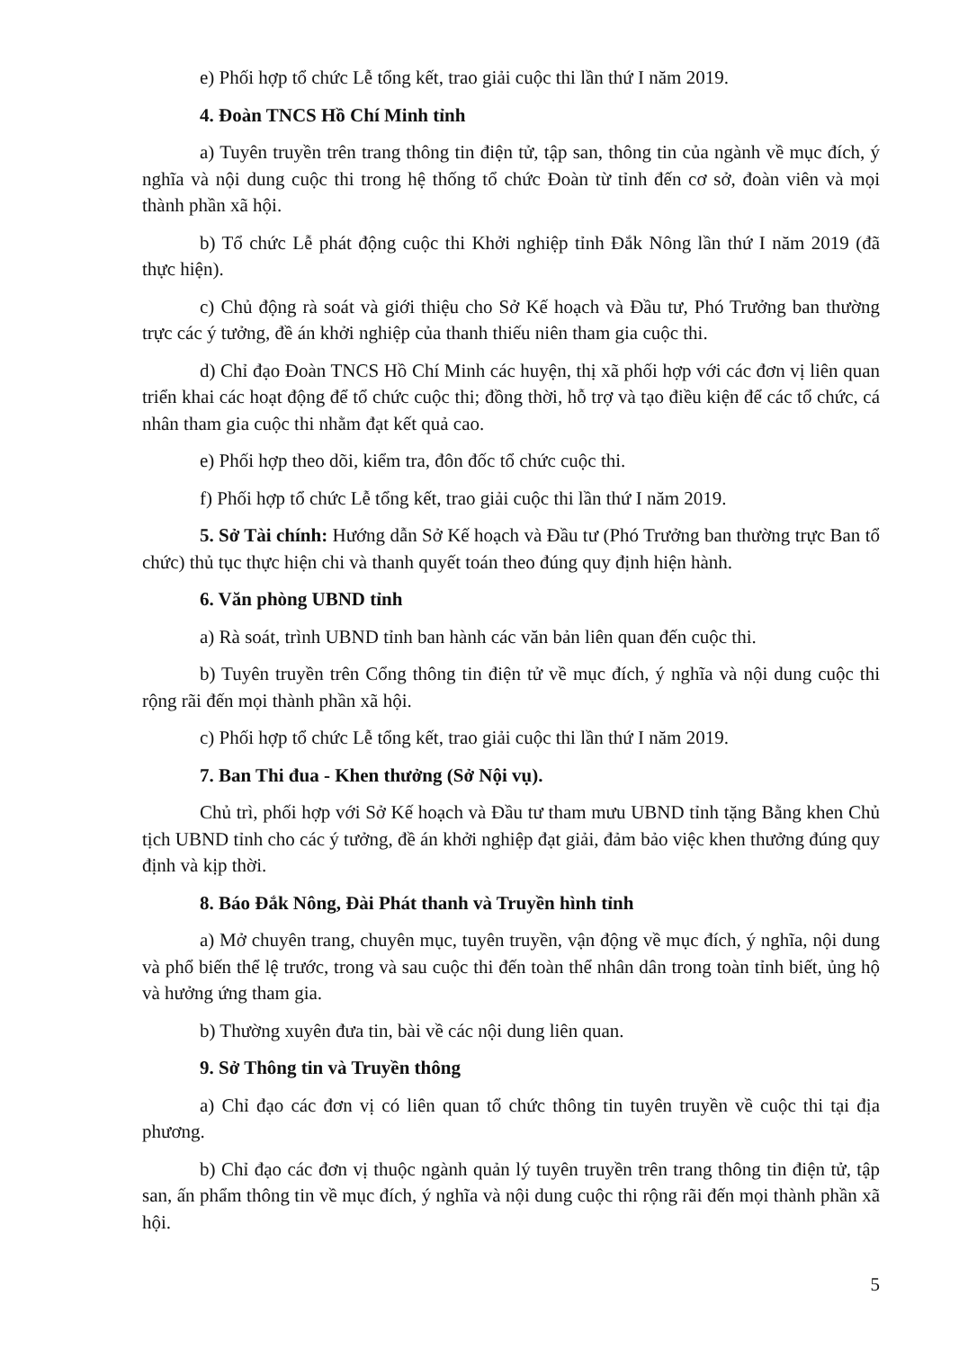e) Phối hợp tổ chức Lễ tổng kết, trao giải cuộc thi lần thứ I năm 2019.
4. Đoàn TNCS Hồ Chí Minh tỉnh
a) Tuyên truyền trên trang thông tin điện tử, tập san, thông tin của ngành về mục đích, ý nghĩa và nội dung cuộc thi trong hệ thống tổ chức Đoàn từ tỉnh đến cơ sở, đoàn viên và mọi thành phần xã hội.
b) Tổ chức Lễ phát động cuộc thi Khởi nghiệp tỉnh Đắk Nông lần thứ I năm 2019 (đã thực hiện).
c) Chủ động rà soát và giới thiệu cho Sở Kế hoạch và Đầu tư, Phó Trưởng ban thường trực các ý tưởng, đề án khởi nghiệp của thanh thiếu niên tham gia cuộc thi.
d) Chỉ đạo Đoàn TNCS Hồ Chí Minh các huyện, thị xã phối hợp với các đơn vị liên quan triển khai các hoạt động để tổ chức cuộc thi; đồng thời, hỗ trợ và tạo điều kiện để các tổ chức, cá nhân tham gia cuộc thi nhằm đạt kết quả cao.
e) Phối hợp theo dõi, kiểm tra, đôn đốc tổ chức cuộc thi.
f) Phối hợp tổ chức Lễ tổng kết, trao giải cuộc thi lần thứ I năm 2019.
5. Sở Tài chính: Hướng dẫn Sở Kế hoạch và Đầu tư (Phó Trưởng ban thường trực Ban tổ chức) thủ tục thực hiện chi và thanh quyết toán theo đúng quy định hiện hành.
6. Văn phòng UBND tỉnh
a) Rà soát, trình UBND tỉnh ban hành các văn bản liên quan đến cuộc thi.
b) Tuyên truyền trên Cổng thông tin điện tử về mục đích, ý nghĩa và nội dung cuộc thi rộng rãi đến mọi thành phần xã hội.
c) Phối hợp tổ chức Lễ tổng kết, trao giải cuộc thi lần thứ I năm 2019.
7. Ban Thi đua - Khen thưởng (Sở Nội vụ).
Chủ trì, phối hợp với Sở Kế hoạch và Đầu tư tham mưu UBND tỉnh tặng Bằng khen Chủ tịch UBND tỉnh cho các ý tưởng, đề án khởi nghiệp đạt giải, đảm bảo việc khen thưởng đúng quy định và kịp thời.
8. Báo Đắk Nông, Đài Phát thanh và Truyền hình tỉnh
a) Mở chuyên trang, chuyên mục, tuyên truyền, vận động về mục đích, ý nghĩa, nội dung và phổ biến thể lệ trước, trong và sau cuộc thi đến toàn thể nhân dân trong toàn tỉnh biết, ủng hộ và hưởng ứng tham gia.
b) Thường xuyên đưa tin, bài về các nội dung liên quan.
9. Sở Thông tin và Truyền thông
a) Chỉ đạo các đơn vị có liên quan tổ chức thông tin tuyên truyền về cuộc thi tại địa phương.
b) Chỉ đạo các đơn vị thuộc ngành quản lý tuyên truyền trên trang thông tin điện tử, tập san, ấn phẩm thông tin về mục đích, ý nghĩa và nội dung cuộc thi rộng rãi đến mọi thành phần xã hội.
5